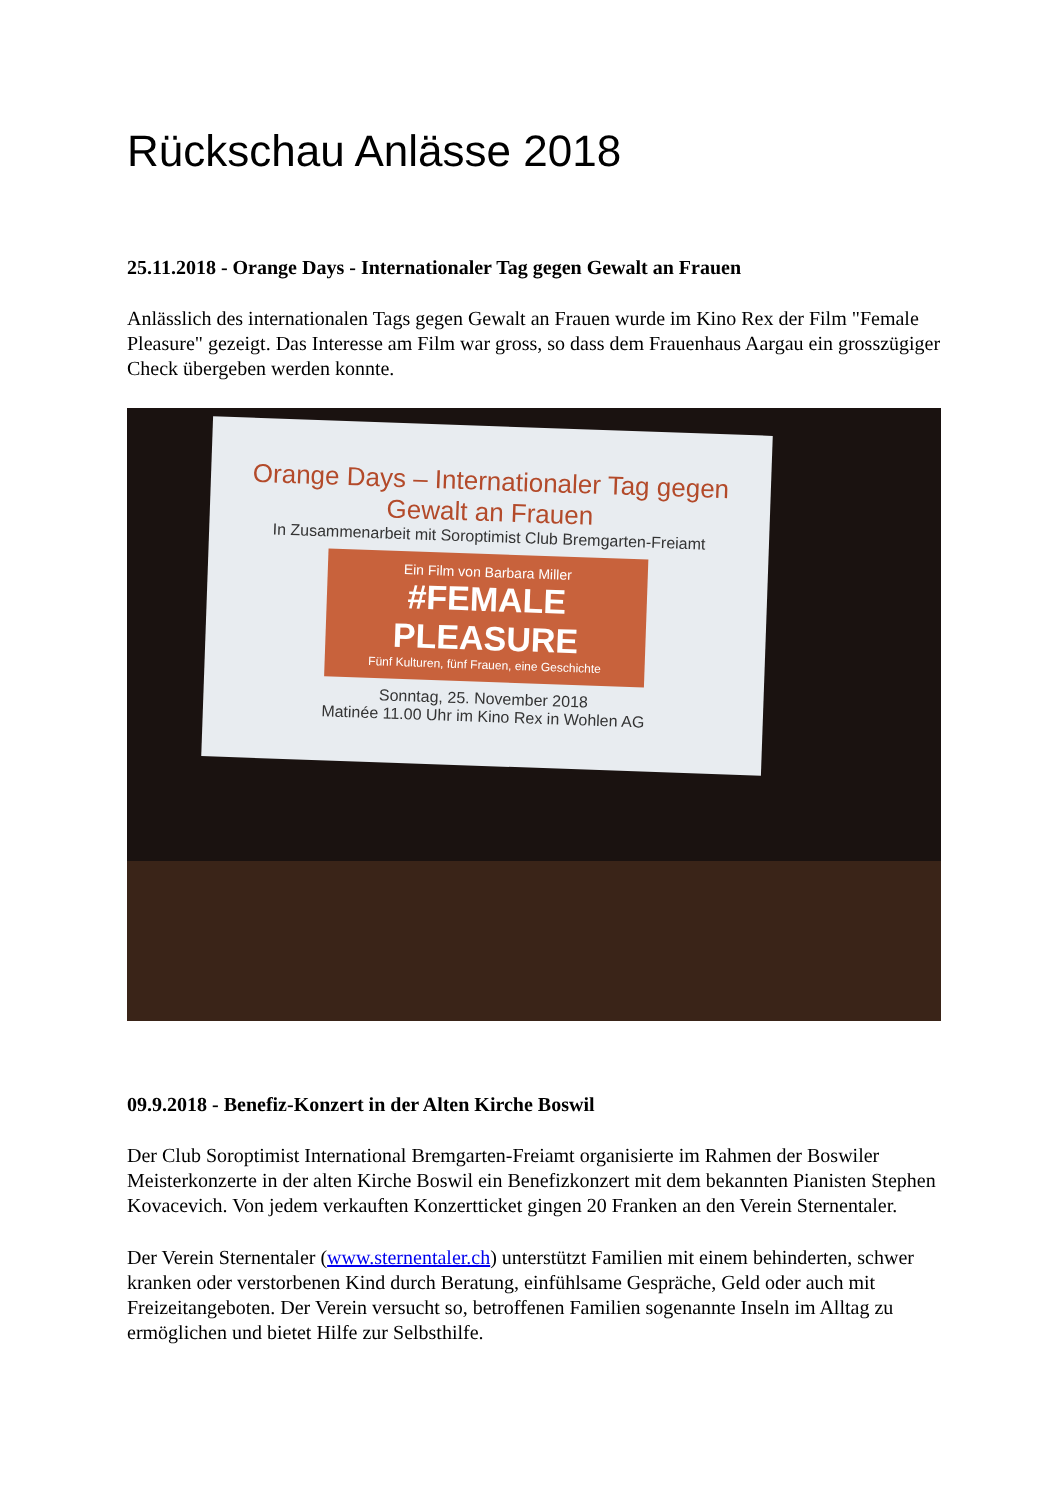Rückschau Anlässe 2018
25.11.2018 - Orange Days - Internationaler Tag gegen Gewalt an Frauen
Anlässlich des internationalen Tags gegen Gewalt an Frauen wurde im Kino Rex der Film "Female Pleasure" gezeigt. Das Interesse am Film war gross, so dass dem Frauenhaus Aargau ein grosszügiger Check übergeben werden konnte.
Orange Days – Internationaler Tag gegen Gewalt an Frauen
In Zusammenarbeit mit Soroptimist Club Bremgarten-Freiamt
Ein Film von Barbara Miller
#FEMALE PLEASURE
Fünf Kulturen, fünf Frauen, eine Geschichte
Sonntag, 25. November 2018
Matinée 11.00 Uhr im Kino Rex in Wohlen AG
09.9.2018 - Benefiz-Konzert in der Alten Kirche Boswil
Der Club Soroptimist International Bremgarten-Freiamt organisierte im Rahmen der Boswiler Meisterkonzerte in der alten Kirche Boswil ein Benefizkonzert mit dem bekannten Pianisten Stephen Kovacevich. Von jedem verkauften Konzertticket gingen 20 Franken an den Verein Sternentaler.
Der Verein Sternentaler (www.sternentaler.ch) unterstützt Familien mit einem behinderten, schwer kranken oder verstorbenen Kind durch Beratung, einfühlsame Gespräche, Geld oder auch mit Freizeitangeboten. Der Verein versucht so, betroffenen Familien sogenannte Inseln im Alltag zu ermöglichen und bietet Hilfe zur Selbsthilfe.